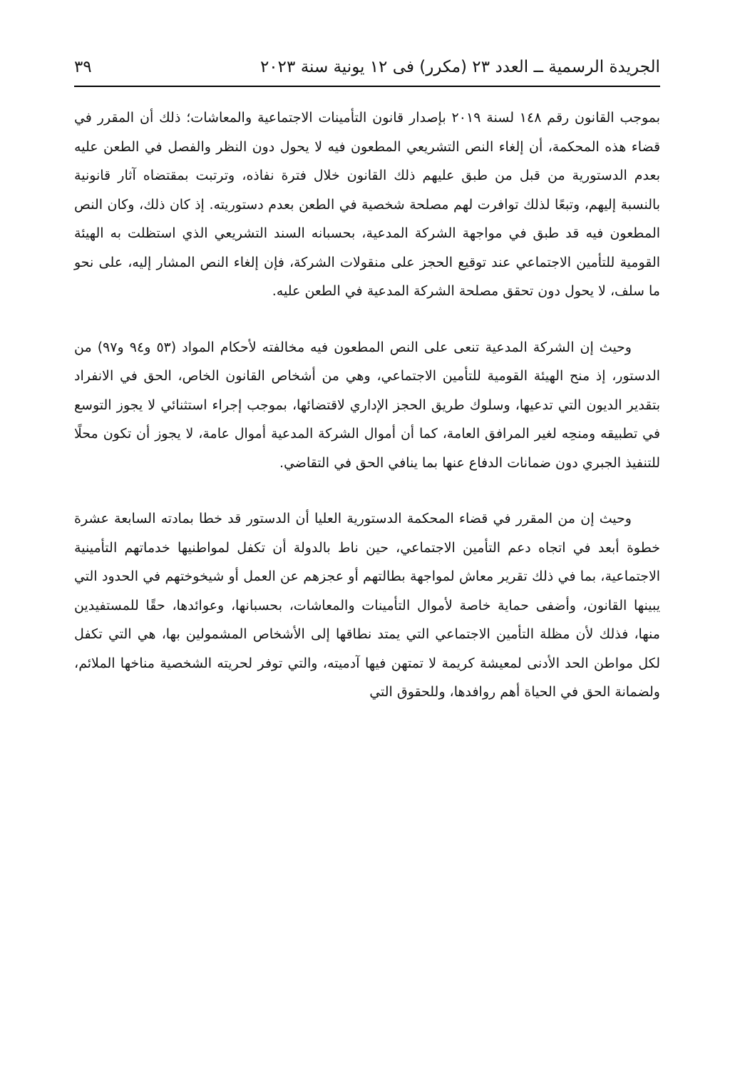الجريدة الرسمية ــ العدد ٢٣ (مكرر) فى ١٢ يونية سنة ٢٠٢٣ ٣٩
بموجب القانون رقم ١٤٨ لسنة ٢٠١٩ بإصدار قانون التأمينات الاجتماعية والمعاشات؛ ذلك أن المقرر في قضاء هذه المحكمة، أن إلغاء النص التشريعي المطعون فيه لا يحول دون النظر والفصل في الطعن عليه بعدم الدستورية من قبل من طبق عليهم ذلك القانون خلال فترة نفاذه، وترتبت بمقتضاه آثار قانونية بالنسبة إليهم، وتبعًا لذلك توافرت لهم مصلحة شخصية في الطعن بعدم دستوريته. إذ كان ذلك، وكان النص المطعون فيه قد طبق في مواجهة الشركة المدعية، بحسبانه السند التشريعي الذي استظلت به الهيئة القومية للتأمين الاجتماعي عند توقيع الحجز على منقولات الشركة، فإن إلغاء النص المشار إليه، على نحو ما سلف، لا يحول دون تحقق مصلحة الشركة المدعية في الطعن عليه.
وحيث إن الشركة المدعية تنعى على النص المطعون فيه مخالفته لأحكام المواد (٥٣ و٩٤ و٩٧) من الدستور، إذ منح الهيئة القومية للتأمين الاجتماعي، وهي من أشخاص القانون الخاص، الحق في الانفراد بتقدير الديون التي تدعيها، وسلوك طريق الحجز الإداري لاقتضائها، بموجب إجراء استثنائي لا يجوز التوسع في تطبيقه ومنحِه لغير المرافق العامة، كما أن أموال الشركة المدعية أموال عامة، لا يجوز أن تكون محلًا للتنفيذ الجبري دون ضمانات الدفاع عنها بما ينافي الحق في التقاضي.
وحيث إن من المقرر في قضاء المحكمة الدستورية العليا أن الدستور قد خطا بمادته السابعة عشرة خطوة أبعد في اتجاه دعم التأمين الاجتماعي، حين ناط بالدولة أن تكفل لمواطنيها خدماتهم التأمينية الاجتماعية، بما في ذلك تقرير معاش لمواجهة بطالتهم أو عجزهم عن العمل أو شيخوختهم في الحدود التي يبينها القانون، وأضفى حماية خاصة لأموال التأمينات والمعاشات، بحسبانها، وعوائدها، حقًا للمستفيدين منها، فذلك لأن مظلة التأمين الاجتماعي التي يمتد نطاقها إلى الأشخاص المشمولين بها، هي التي تكفل لكل مواطن الحد الأدنى لمعيشة كريمة لا تمتهن فيها آدميته، والتي توفر لحريته الشخصية مناخها الملائم، ولضمانة الحق في الحياة أهم روافدها، وللحقوق التي